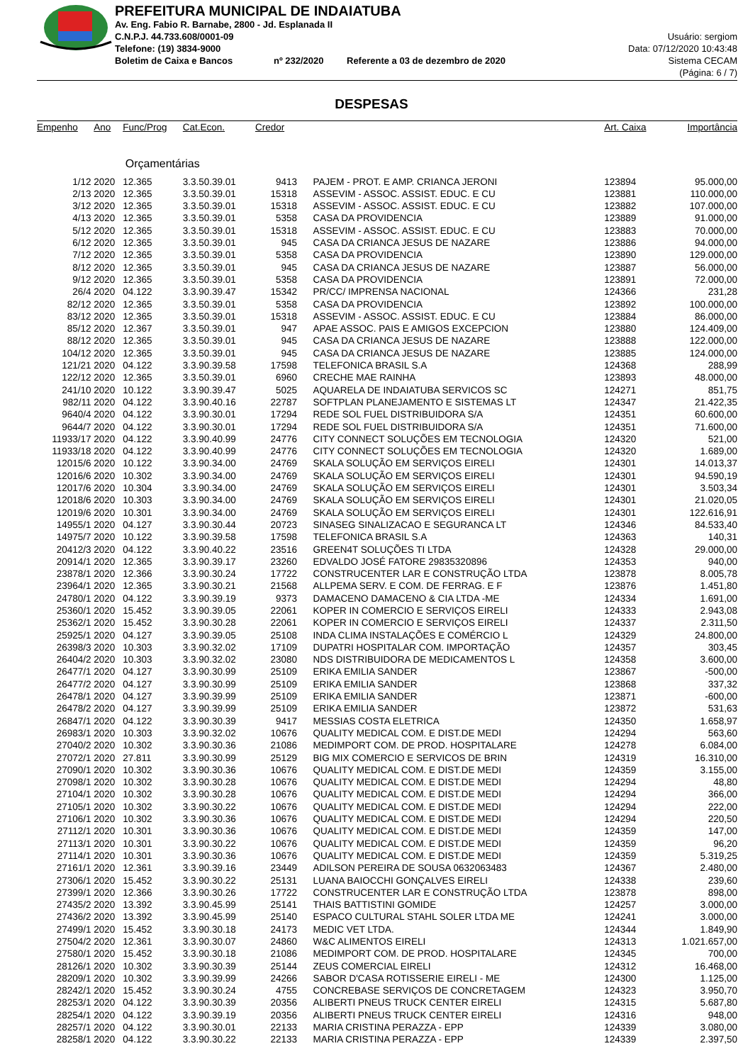PREFEITURA MUNICIPAL DE INDAIATUBA
Av. Eng. Fabio R. Barnabe, 2800 - Jd. Esplanada II
C.N.P.J. 44.733.608/0001-09
Telefone: (19) 3834-9000
Boletim de Caixa e Bancos nº 232/2020 Referente a 03 de dezembro de 2020
Usuário: sergiom
Data: 07/12/2020 10:43:48
Sistema CECAM
(Página: 6 / 7)
DESPESAS
| Empenho | Ano | Func/Prog | Cat.Econ. | Credor | | Art. Caixa | Importância |
| --- | --- | --- | --- | --- | --- | --- | --- |
| | Orçamentárias | | | | | | |
| 1/12 | 2020 | 12.365 | 3.3.50.39.01 | 9413 | PAJEM - PROT. E AMP. CRIANCA JERONI | 123894 | 95.000,00 |
| 2/13 | 2020 | 12.365 | 3.3.50.39.01 | 15318 | ASSEVIM - ASSOC. ASSIST. EDUC. E CU | 123881 | 110.000,00 |
| 3/12 | 2020 | 12.365 | 3.3.50.39.01 | 15318 | ASSEVIM - ASSOC. ASSIST. EDUC. E CU | 123882 | 107.000,00 |
| 4/13 | 2020 | 12.365 | 3.3.50.39.01 | 5358 | CASA DA PROVIDENCIA | 123889 | 91.000,00 |
| 5/12 | 2020 | 12.365 | 3.3.50.39.01 | 15318 | ASSEVIM - ASSOC. ASSIST. EDUC. E CU | 123883 | 70.000,00 |
| 6/12 | 2020 | 12.365 | 3.3.50.39.01 | 945 | CASA DA CRIANCA JESUS DE NAZARE | 123886 | 94.000,00 |
| 7/12 | 2020 | 12.365 | 3.3.50.39.01 | 5358 | CASA DA PROVIDENCIA | 123890 | 129.000,00 |
| 8/12 | 2020 | 12.365 | 3.3.50.39.01 | 945 | CASA DA CRIANCA JESUS DE NAZARE | 123887 | 56.000,00 |
| 9/12 | 2020 | 12.365 | 3.3.50.39.01 | 5358 | CASA DA PROVIDENCIA | 123891 | 72.000,00 |
| 26/4 | 2020 | 04.122 | 3.3.90.39.47 | 15342 | PR/CC/ IMPRENSA NACIONAL | 124366 | 231,28 |
| 82/12 | 2020 | 12.365 | 3.3.50.39.01 | 5358 | CASA DA PROVIDENCIA | 123892 | 100.000,00 |
| 83/12 | 2020 | 12.365 | 3.3.50.39.01 | 15318 | ASSEVIM - ASSOC. ASSIST. EDUC. E CU | 123884 | 86.000,00 |
| 85/12 | 2020 | 12.367 | 3.3.50.39.01 | 947 | APAE ASSOC. PAIS E AMIGOS EXCEPCION | 123880 | 124.409,00 |
| 88/12 | 2020 | 12.365 | 3.3.50.39.01 | 945 | CASA DA CRIANCA JESUS DE NAZARE | 123888 | 122.000,00 |
| 104/12 | 2020 | 12.365 | 3.3.50.39.01 | 945 | CASA DA CRIANCA JESUS DE NAZARE | 123885 | 124.000,00 |
| 121/21 | 2020 | 04.122 | 3.3.90.39.58 | 17598 | TELEFONICA BRASIL S.A | 124368 | 288,99 |
| 122/12 | 2020 | 12.365 | 3.3.50.39.01 | 6960 | CRECHE MAE RAINHA | 123893 | 48.000,00 |
| 241/10 | 2020 | 10.122 | 3.3.90.39.47 | 5025 | AQUARELA DE INDAIATUBA SERVICOS SC | 124271 | 851,75 |
| 982/11 | 2020 | 04.122 | 3.3.90.40.16 | 22787 | SOFTPLAN PLANEJAMENTO E SISTEMAS LT | 124347 | 21.422,35 |
| 9640/4 | 2020 | 04.122 | 3.3.90.30.01 | 17294 | REDE SOL FUEL DISTRIBUIDORA S/A | 124351 | 60.600,00 |
| 9644/7 | 2020 | 04.122 | 3.3.90.30.01 | 17294 | REDE SOL FUEL DISTRIBUIDORA S/A | 124351 | 71.600,00 |
| 11933/17 | 2020 | 04.122 | 3.3.90.40.99 | 24776 | CITY CONNECT SOLUÇÕES EM TECNOLOGIA | 124320 | 521,00 |
| 11933/18 | 2020 | 04.122 | 3.3.90.40.99 | 24776 | CITY CONNECT SOLUÇÕES EM TECNOLOGIA | 124320 | 1.689,00 |
| 12015/6 | 2020 | 10.122 | 3.3.90.34.00 | 24769 | SKALA SOLUÇÃO EM SERVIÇOS EIRELI | 124301 | 14.013,37 |
| 12016/6 | 2020 | 10.302 | 3.3.90.34.00 | 24769 | SKALA SOLUÇÃO EM SERVIÇOS EIRELI | 124301 | 94.590,19 |
| 12017/6 | 2020 | 10.304 | 3.3.90.34.00 | 24769 | SKALA SOLUÇÃO EM SERVIÇOS EIRELI | 124301 | 3.503,34 |
| 12018/6 | 2020 | 10.303 | 3.3.90.34.00 | 24769 | SKALA SOLUÇÃO EM SERVIÇOS EIRELI | 124301 | 21.020,05 |
| 12019/6 | 2020 | 10.301 | 3.3.90.34.00 | 24769 | SKALA SOLUÇÃO EM SERVIÇOS EIRELI | 124301 | 122.616,91 |
| 14955/1 | 2020 | 04.127 | 3.3.90.30.44 | 20723 | SINASEG SINALIZACAO E SEGURANCA LT | 124346 | 84.533,40 |
| 14975/7 | 2020 | 10.122 | 3.3.90.39.58 | 17598 | TELEFONICA BRASIL S.A | 124363 | 140,31 |
| 20412/3 | 2020 | 04.122 | 3.3.90.40.22 | 23516 | GREEN4T SOLUÇÕES TI LTDA | 124328 | 29.000,00 |
| 20914/1 | 2020 | 12.365 | 3.3.90.39.17 | 23260 | EDVALDO JOSÉ FATORE 29835320896 | 124353 | 940,00 |
| 23878/1 | 2020 | 12.366 | 3.3.90.30.24 | 17722 | CONSTRUCENTER LAR E CONSTRUÇÃO LTDA | 123878 | 8.005,78 |
| 23964/1 | 2020 | 12.365 | 3.3.90.30.21 | 21568 | ALLPEMA SERV. E COM. DE FERRAG. E F | 123876 | 1.451,80 |
| 24780/1 | 2020 | 04.122 | 3.3.90.39.19 | 9373 | DAMACENO DAMACENO & CIA LTDA -ME | 124334 | 1.691,00 |
| 25360/1 | 2020 | 15.452 | 3.3.90.39.05 | 22061 | KOPER IN COMERCIO E SERVIÇOS EIRELI | 124333 | 2.943,08 |
| 25362/1 | 2020 | 15.452 | 3.3.90.30.28 | 22061 | KOPER IN COMERCIO E SERVIÇOS EIRELI | 124337 | 2.311,50 |
| 25925/1 | 2020 | 04.127 | 3.3.90.39.05 | 25108 | INDA CLIMA INSTALAÇÕES E COMÉRCIO L | 124329 | 24.800,00 |
| 26398/3 | 2020 | 10.303 | 3.3.90.32.02 | 17109 | DUPATRI HOSPITALAR COM. IMPORTAÇÃO | 124357 | 303,45 |
| 26404/2 | 2020 | 10.303 | 3.3.90.32.02 | 23080 | NDS DISTRIBUIDORA DE MEDICAMENTOS L | 124358 | 3.600,00 |
| 26477/1 | 2020 | 04.127 | 3.3.90.30.99 | 25109 | ERIKA EMILIA SANDER | 123867 | -500,00 |
| 26477/2 | 2020 | 04.127 | 3.3.90.30.99 | 25109 | ERIKA EMILIA SANDER | 123868 | 337,32 |
| 26478/1 | 2020 | 04.127 | 3.3.90.39.99 | 25109 | ERIKA EMILIA SANDER | 123871 | -600,00 |
| 26478/2 | 2020 | 04.127 | 3.3.90.39.99 | 25109 | ERIKA EMILIA SANDER | 123872 | 531,63 |
| 26847/1 | 2020 | 04.122 | 3.3.90.30.39 | 9417 | MESSIAS COSTA ELETRICA | 124350 | 1.658,97 |
| 26983/1 | 2020 | 10.303 | 3.3.90.32.02 | 10676 | QUALITY MEDICAL COM. E DIST.DE MEDI | 124294 | 563,60 |
| 27040/2 | 2020 | 10.302 | 3.3.90.30.36 | 21086 | MEDIMPORT COM. DE PROD. HOSPITALARE | 124278 | 6.084,00 |
| 27072/1 | 2020 | 27.811 | 3.3.90.30.99 | 25129 | BIG MIX COMERCIO E SERVICOS DE BRIN | 124319 | 16.310,00 |
| 27090/1 | 2020 | 10.302 | 3.3.90.30.36 | 10676 | QUALITY MEDICAL COM. E DIST.DE MEDI | 124359 | 3.155,00 |
| 27098/1 | 2020 | 10.302 | 3.3.90.30.28 | 10676 | QUALITY MEDICAL COM. E DIST.DE MEDI | 124294 | 48,80 |
| 27104/1 | 2020 | 10.302 | 3.3.90.30.28 | 10676 | QUALITY MEDICAL COM. E DIST.DE MEDI | 124294 | 366,00 |
| 27105/1 | 2020 | 10.302 | 3.3.90.30.22 | 10676 | QUALITY MEDICAL COM. E DIST.DE MEDI | 124294 | 222,00 |
| 27106/1 | 2020 | 10.302 | 3.3.90.30.36 | 10676 | QUALITY MEDICAL COM. E DIST.DE MEDI | 124294 | 220,50 |
| 27112/1 | 2020 | 10.301 | 3.3.90.30.36 | 10676 | QUALITY MEDICAL COM. E DIST.DE MEDI | 124359 | 147,00 |
| 27113/1 | 2020 | 10.301 | 3.3.90.30.22 | 10676 | QUALITY MEDICAL COM. E DIST.DE MEDI | 124359 | 96,20 |
| 27114/1 | 2020 | 10.301 | 3.3.90.30.36 | 10676 | QUALITY MEDICAL COM. E DIST.DE MEDI | 124359 | 5.319,25 |
| 27161/1 | 2020 | 12.361 | 3.3.90.39.16 | 23449 | ADILSON PEREIRA DE SOUSA 0632063483 | 124367 | 2.480,00 |
| 27306/1 | 2020 | 15.452 | 3.3.90.30.22 | 25131 | LUANA BAIOCCHI GONÇALVES EIRELI | 124338 | 239,60 |
| 27399/1 | 2020 | 12.366 | 3.3.90.30.26 | 17722 | CONSTRUCENTER LAR E CONSTRUÇÃO LTDA | 123878 | 898,00 |
| 27435/2 | 2020 | 13.392 | 3.3.90.45.99 | 25141 | THAIS BATTISTINI GOMIDE | 124257 | 3.000,00 |
| 27436/2 | 2020 | 13.392 | 3.3.90.45.99 | 25140 | ESPACO CULTURAL STAHL SOLER LTDA ME | 124241 | 3.000,00 |
| 27499/1 | 2020 | 15.452 | 3.3.90.30.18 | 24173 | MEDIC VET LTDA. | 124344 | 1.849,90 |
| 27504/2 | 2020 | 12.361 | 3.3.90.30.07 | 24860 | W&C ALIMENTOS EIRELI | 124313 | 1.021.657,00 |
| 27580/1 | 2020 | 15.452 | 3.3.90.30.18 | 21086 | MEDIMPORT COM. DE PROD. HOSPITALARE | 124345 | 700,00 |
| 28126/1 | 2020 | 10.302 | 3.3.90.30.39 | 25144 | ZEUS COMERCIAL EIRELI | 124312 | 16.468,00 |
| 28209/1 | 2020 | 10.302 | 3.3.90.39.99 | 24266 | SABOR D'CASA ROTISSERIE EIRELI - ME | 124300 | 1.125,00 |
| 28242/1 | 2020 | 15.452 | 3.3.90.30.24 | 4755 | CONCREBASE SERVIÇOS DE CONCRETAGEM | 124323 | 3.950,70 |
| 28253/1 | 2020 | 04.122 | 3.3.90.30.39 | 20356 | ALIBERTI PNEUS TRUCK CENTER EIRELI | 124315 | 5.687,80 |
| 28254/1 | 2020 | 04.122 | 3.3.90.39.19 | 20356 | ALIBERTI PNEUS TRUCK CENTER EIRELI | 124316 | 948,00 |
| 28257/1 | 2020 | 04.122 | 3.3.90.30.01 | 22133 | MARIA CRISTINA PERAZZA - EPP | 124339 | 3.080,00 |
| 28258/1 | 2020 | 04.122 | 3.3.90.30.22 | 22133 | MARIA CRISTINA PERAZZA - EPP | 124339 | 2.397,50 |